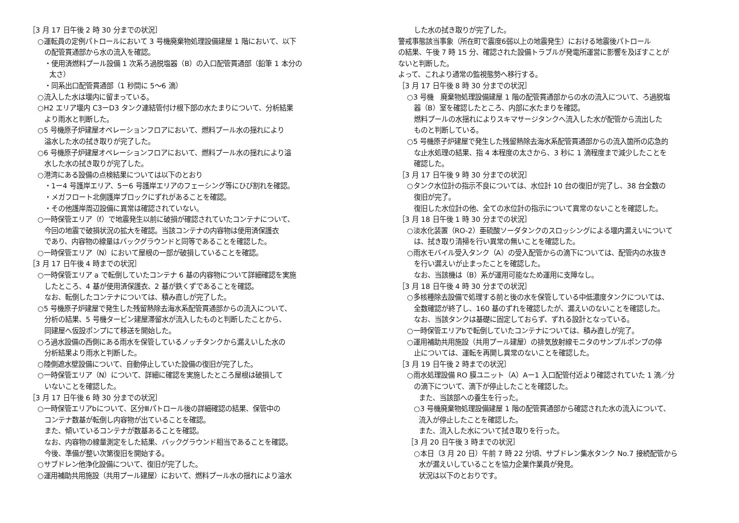［3 月 17 日午後 2 時 30 分までの状況］
○運転員の定例パトロールにおいて 3 号機廃棄物処理設備建屋 1 階において、以下
の配管貫通部から水の流入を確認。
・使用済燃料プール設備 1 次系ろ過脱塩器（B）の入口配管貫通部（鉛筆 1 本分の
太さ）
・同系出口配管貫通部（1 秒間に 5〜6 滴）
○流入した水は堰内に留まっている。
○H2 エリア堰内 C3ーD3 タンク連結管付け根下部の水たまりについて、分析結果
より雨水と判断した。
○5 号機原子炉建屋オペレーションフロアにおいて、燃料プール水の揺れにより
溢水した水の拭き取りが完了した。
○6 号機原子炉建屋オペレーションフロアにおいて、燃料プール水の揺れにより溢
水した水の拭き取りが完了した。
○港湾にある設備の点検結果については以下のとおり
・1ー4 号護岸エリア、5ー6 号護岸エリアのフェーシング等にひび割れを確認。
・メガフロート北側護岸ブロックにずれがあることを確認。
・その他護岸周辺設備に異常は確認されていない。
○一時保管エリア（f）で地震発生以前に破損が確認されていたコンテナについて、
今回の地震で破損状況の拡大を確認。当該コンテナの内容物は使用済保護衣
であり、内容物の線量はバックグラウンドと同等であることを確認した。
○一時保管エリア（N）において屋根の一部が破損していることを確認。
［3 月 17 日午後 4 時までの状況］
○一時保管エリア a で転倒していたコンテナ 6 基の内容物について詳細確認を実施
したところ、4 基が使用済保護衣、2 基が鉄くずであることを確認。
なお、転倒したコンテナについては、積み直しが完了した。
○5 号機原子炉建屋で発生した残留熱除去海水系配管貫通部からの流入について、
分析の結果、5 号機タービン建屋滞留水が流入したものと判断したことから、
同建屋へ仮設ポンプにて移送を開始した。
○ろ過水設備の西側にある雨水を保管しているノッチタンクから漏えいした水の
分析結果より雨水と判断した。
○陸側遮水壁設備について、自動停止していた設備の復旧が完了した。
○一時保管エリア（N）について、詳細に確認を実施したところ屋根は破損して
いないことを確認した。
［3 月 17 日午後 6 時 30 分までの状況］
○一時保管エリアbについて、区分Ⅲパトロール後の詳細確認の結果、保管中の
コンテナ数基が転倒し内容物が出ていることを確認。
また、傾いているコンテナが数基あることを確認。
なお、内容物の線量測定をした結果、バックグラウンド相当であることを確認。
今後、準備が整い次第復旧を開始する。
○サブドレン他浄化設備について、復旧が完了した。
○運用補助共用施設（共用プール建屋）において、燃料プール水の揺れにより溢水
した水の拭き取りが完了した。
警戒事態該当事象（所在町で震度6弱以上の地震発生）における地震後パトロール
の結果、午後 7 時 15 分、確認された設備トラブルが発電所運営に影響を及ぼすことが
ないと判断した。
よって、これより通常の監視態勢へ移行する。
［3 月 17 日午後 8 時 30 分までの状況］
○3 号機　廃棄物処理設備建屋 1 階の配管貫通部からの水の流入について、ろ過脱塩
器（B）室を確認したところ、内部に水たまりを確認。
燃料プールの水揺れによりスキマサージタンクへ流入した水が配管から流出した
ものと判断している。
○5 号機原子炉建屋で発生した残留熱除去海水系配管貫通部からの流入箇所の応急的
な止水処理の結果、指 4 本程度の太さから、3 秒に 1 滴程度まで減少したことを
確認した。
［3 月 17 日午後 9 時 30 分までの状況］
○タンク水位計の指示不良については、水位計 10 台の復旧が完了し、38 台全数の
復旧が完了。
復旧した水位計の他、全ての水位計の指示について異常のないことを確認した。
［3 月 18 日午後 1 時 30 分までの状況］
○淡水化装置（RO-2）亜硫酸ソーダタンクのスロッシングによる堰内漏えいについて
は、拭き取り清掃を行い異常の無いことを確認した。
○雨水モバイル受入タンク（A）の受入配管からの滴下については、配管内の水抜き
を行い漏えいが止まったことを確認した。
なお、当該機は（B）系が運用可能なため運用に支障なし。
［3 月 18 日午後 4 時 30 分までの状況］
○多核種除去設備で処理する前と後の水を保管している中低濃度タンクについては、
全数確認が終了し、160 基のずれを確認したが、漏えいのないことを確認した。
なお、当該タンクは基礎に固定しておらず、ずれる設計となっている。
○一時保管エリアbで転倒していたコンテナについては、積み直しが完了。
○運用補助共用施設（共用プール建屋）の排気放射線モニタのサンプルポンプの停
止については、運転を再開し異常のないことを確認した。
［3 月 19 日午後 2 時までの状況］
○雨水処理設備 RO 膜ユニット（A）Aー1 入口配管付近より確認されていた 1 滴／分
の滴下について、滴下が停止したことを確認した。
また、当該部への養生を行った。
○3 号機廃棄物処理設備建屋 1 階の配管貫通部から確認された水の流入について、
流入が停止したことを確認した。
また、流入した水について拭き取りを行った。
［3 月 20 日午後 3 時までの状況］
○本日（3 月 20 日）午前 7 時 22 分頃、サブドレン集水タンク No.7 接続配管から
水が漏えいしていることを協力企業作業員が発見。
状況は以下のとおりです。